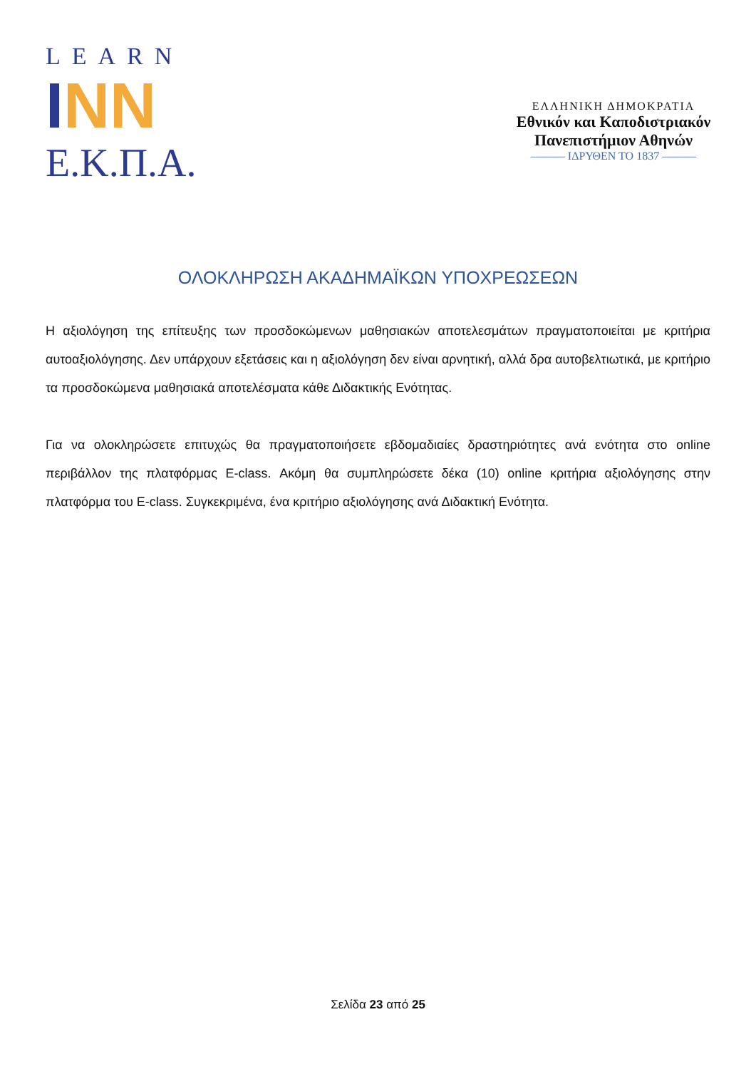LEARN
INN
Ε.Κ.Π.Α.
ΕΛΛΗΝΙΚΗ ΔΗΜΟΚΡΑΤΙΑ
Εθνικόν και Καποδιστριακόν
Πανεπιστήμιον Αθηνών
——— ΙΔΡΥΘΕΝ ΤΟ 1837 ———
ΟΛΟΚΛΗΡΩΣΗ ΑΚΑΔΗΜΑΪΚΩΝ ΥΠΟΧΡΕΩΣΕΩΝ
Η αξιολόγηση της επίτευξης των προσδοκώμενων μαθησιακών αποτελεσμάτων πραγματοποιείται με κριτήρια αυτοαξιολόγησης. Δεν υπάρχουν εξετάσεις και η αξιολόγηση δεν είναι αρνητική, αλλά δρα αυτοβελτιωτικά, με κριτήριο τα προσδοκώμενα μαθησιακά αποτελέσματα κάθε Διδακτικής Ενότητας.
Για να ολοκληρώσετε επιτυχώς θα πραγματοποιήσετε εβδομαδιαίες δραστηριότητες ανά ενότητα στο online περιβάλλον της πλατφόρμας E-class. Ακόμη θα συμπληρώσετε δέκα (10) online κριτήρια αξιολόγησης στην πλατφόρμα του E-class. Συγκεκριμένα, ένα κριτήριο αξιολόγησης ανά Διδακτική Ενότητα.
Σελίδα 23 από 25